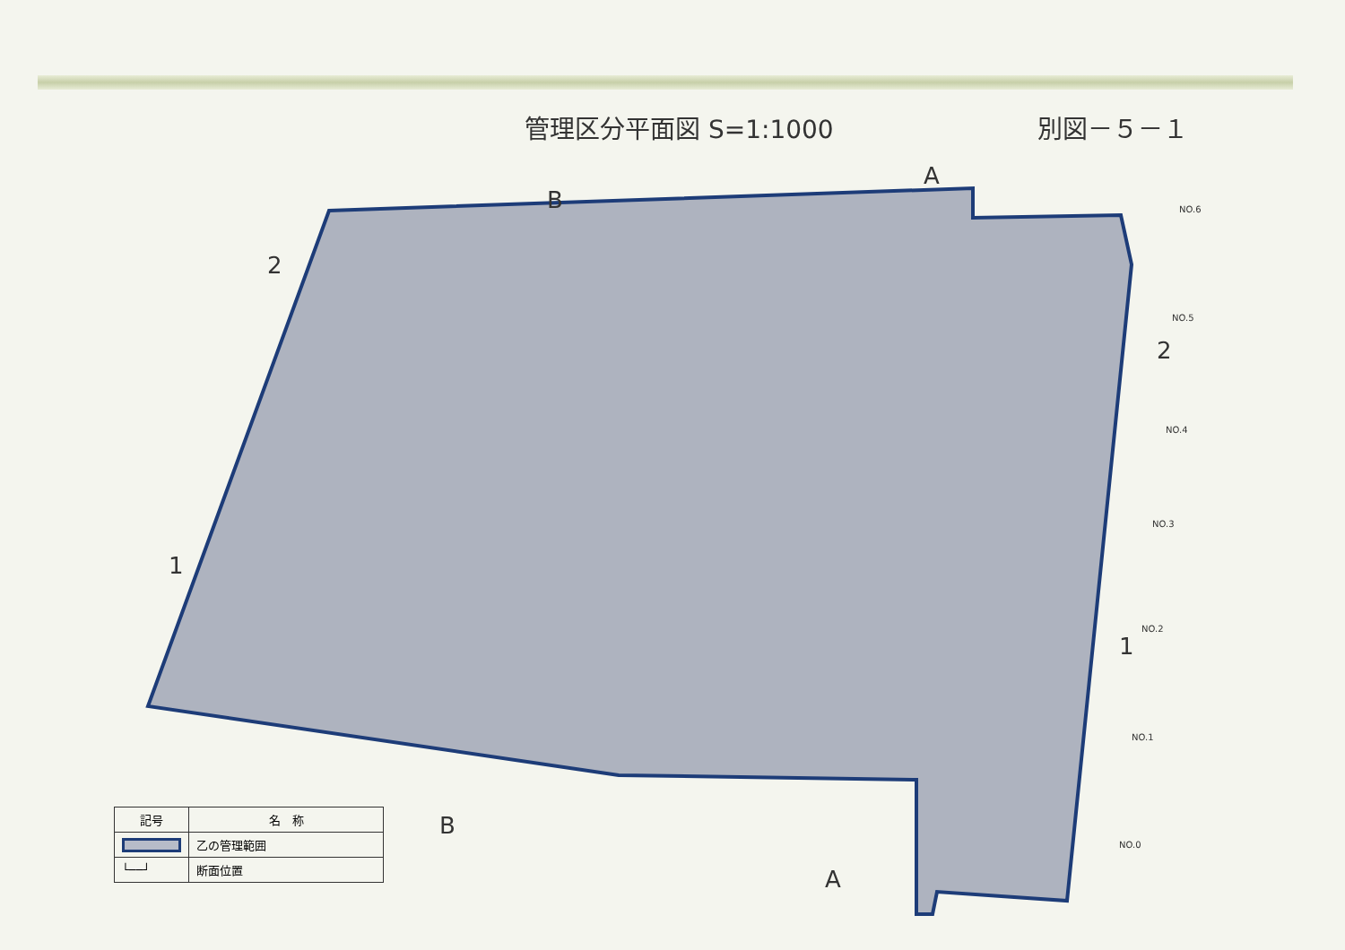管理区分平面図 S=1:1000 別図－５－１
2
1
2
1
B
B
A
A
NO.6
NO.5
NO.4
NO.3
NO.2
NO.1
NO.0
| 記号 | 名 称 |
| --- | --- |
| | 乙の管理範囲 |
| └──┘ | 断面位置 |